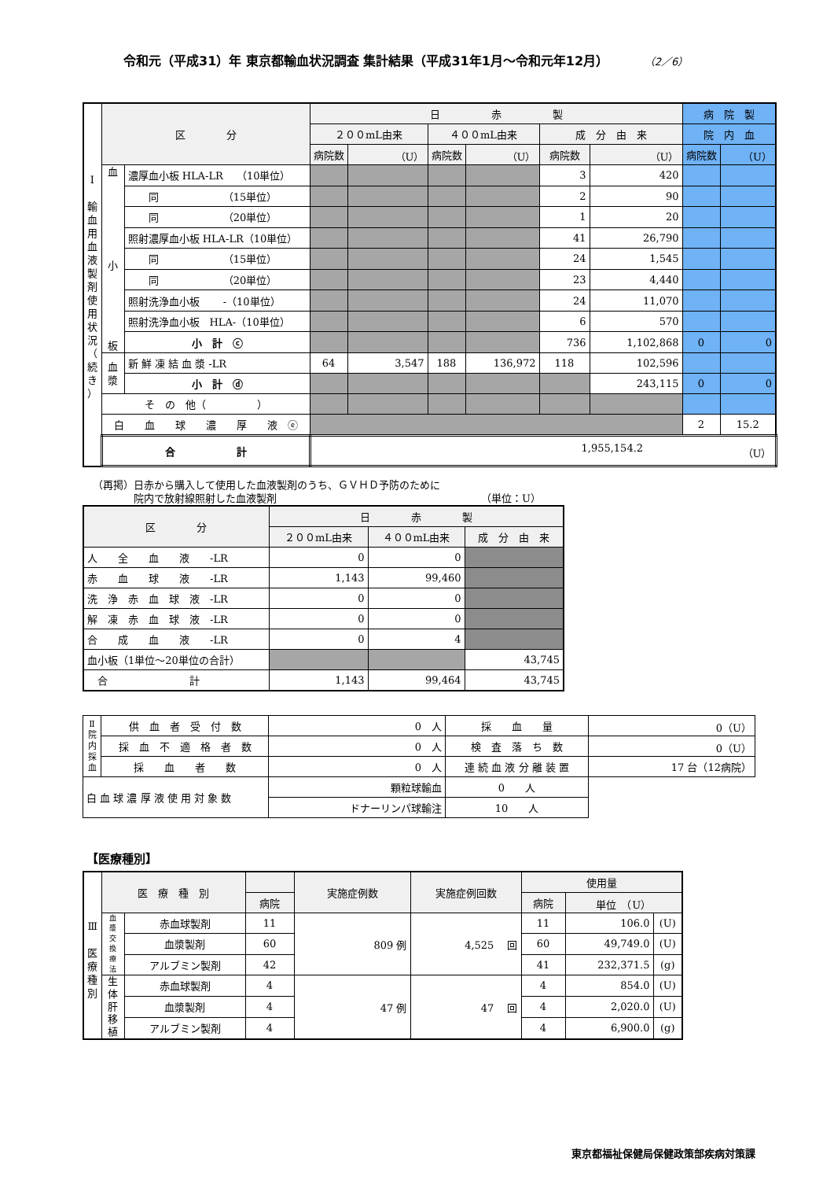令和元（平成31）年 東京都輸血状況調査 集計結果（平成31年1月～令和元年12月） （2／6）
| Ⅰ 輸 血 用 血 液 製 剤 使 用 状 況 （ 続 き ） | 区 分 | | 日 赤 製 | | | | | | 病 院 製 | |
| | | | ２００mL由来 | | ４００mL由来 | | 成 分 由 来 | | 院 内 血 | |
| | | | 病院数 | （U） | 病院数 | （U） | 病院数 | （U） | 病院数 | （U） |
| | 血 小 板 | 濃厚血小板 HLA-LR （10単位） | | | | | 3 | 420 | | |
| | | 同 （15単位） | | | | | 2 | 90 | | |
| | | 同 （20単位） | | | | | 1 | 20 | | |
| | | 照射濃厚血小板 HLA-LR（10単位） | | | | | 41 | 26,790 | | |
| | | 同 （15単位） | | | | | 24 | 1,545 | | |
| | | 同 （20単位） | | | | | 23 | 4,440 | | |
| | | 照射洗浄血小板 -（10単位） | | | | | 24 | 11,070 | | |
| | | 照射洗浄血小板 HLA-（10単位） | | | | | 6 | 570 | | |
| | | 小 計 ⓒ | | | | | 736 | 1,102,868 | 0 | 0 |
| | 血 漿 | 新 鮮 凍 結 血 漿 -LR | 64 | 3,547 | 188 | 136,972 | 118 | 102,596 | | |
| | | 小 計 ⓓ | | | | | | 243,115 | 0 | 0 |
| | そ の 他（ ） | | | | | | | | | |
| | 白 血 球 濃 厚 液 ⓔ | | | | | | | | 2 | 15.2 |
| | 合 計 | | 1,955,154.2 （U） | | | | | | | |
（再掲）日赤から購入して使用した血液製剤のうち、ＧＶＨＤ予防のために
　　　　院内で放射線照射した血液製剤 （単位：U）
| 区 分 | 日 赤 製 | | |
| --- | --- | --- | --- |
| | ２００mL由来 | ４００mL由来 | 成 分 由 来 |
| 人 全 血 液 -LR | 0 | 0 | |
| 赤 血 球 液 -LR | 1,143 | 99,460 | |
| 洗 浄 赤 血 球 液 -LR | 0 | 0 | |
| 解 凍 赤 血 球 液 -LR | 0 | 0 | |
| 合 成 血 液 -LR | 0 | 4 | |
| 血小板（1単位～20単位の合計） | | | 43,745 |
| 合 計 | 1,143 | 99,464 | 43,745 |
| Ⅱ 院 内 採 血 | 供 血 者 受 付 数 | 0 人 | 採 血 量 | 0（U） |
| | 採 血 不 適 格 者 数 | 0 人 | 検 査 落 ち 数 | 0（U） |
| | 採 血 者 数 | 0 人 | 連 続 血 液 分 離 装 置 | 17 台（12病院） |
| 白 血 球 濃 厚 液 使 用 対 象 数 | | 顆粒球輸血 | 0 人 | |
| | | ドナーリンパ球輸注 | 10 人 | |
【医療種別】
| Ⅲ 医 療 種 別 | 医 療 種 別 | | | 実施症例数 | 実施症例回数 | 使用量 | | |
| | | | 病院 | | | 病院 | 単位 （U） | |
| | 血 漿 交 換 療 法 | 赤血球製剤 | 11 | 809 例 | 4,525 回 | 11 | 106.0 | (U) |
| | | 血漿製剤 | 60 | | | 60 | 49,749.0 | (U) |
| | | アルブミン製剤 | 42 | | | 41 | 232,371.5 | (g) |
| | 生 体 肝 移 植 | 赤血球製剤 | 4 | 47 例 | 47 回 | 4 | 854.0 | (U) |
| | | 血漿製剤 | 4 | | | 4 | 2,020.0 | (U) |
| | | アルブミン製剤 | 4 | | | 4 | 6,900.0 | (g) |
東京都福祉保健局保健政策部疾病対策課